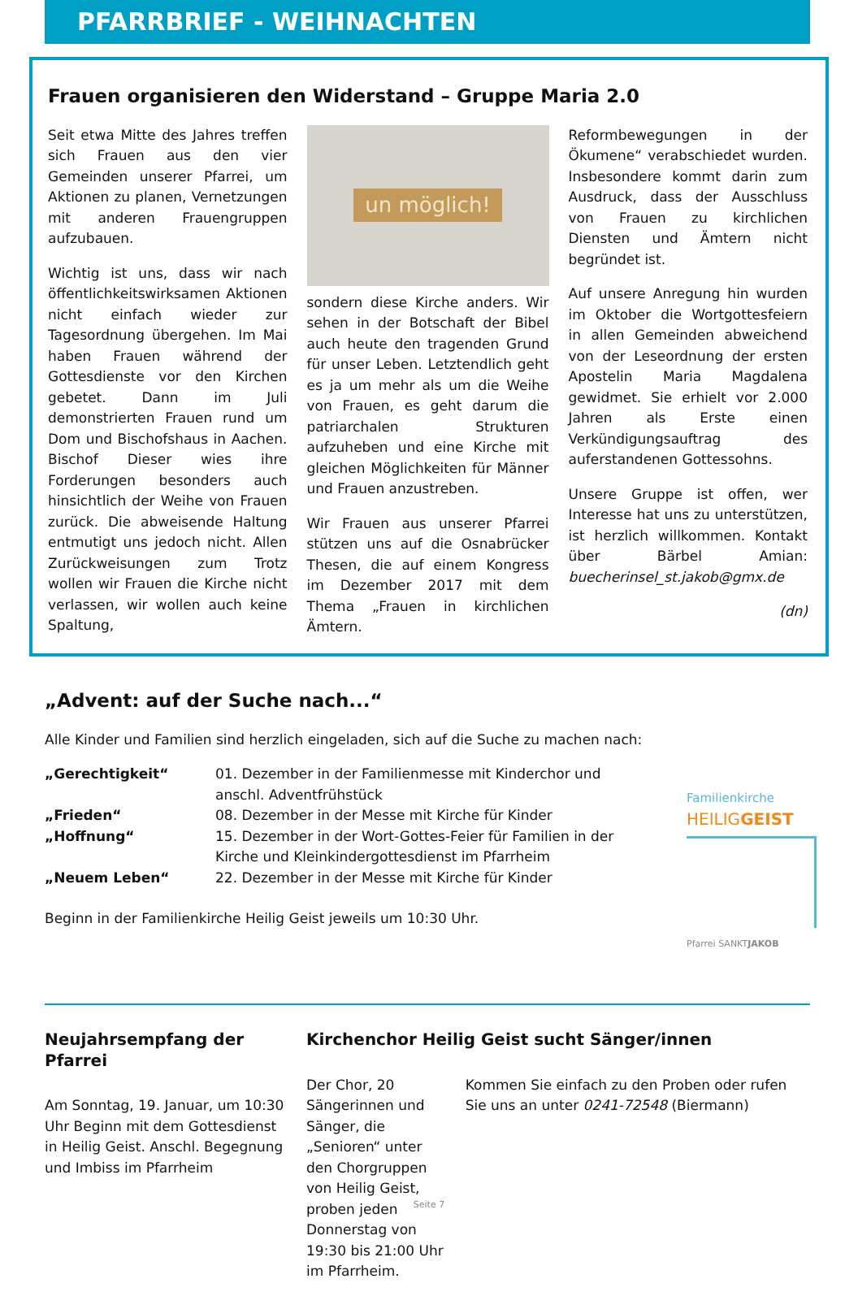PFARRBRIEF - WEIHNACHTEN
Frauen organisieren den Widerstand – Gruppe Maria 2.0
Seit etwa Mitte des Jahres treffen sich Frauen aus den vier Gemeinden unserer Pfarrei, um Aktionen zu planen, Vernetzungen mit anderen Frauengruppen aufzubauen.
Wichtig ist uns, dass wir nach öffentlichkeitswirksamen Aktionen nicht einfach wieder zur Tagesordnung übergehen. Im Mai haben Frauen während der Gottesdienste vor den Kirchen gebetet. Dann im Juli demonstrierten Frauen rund um Dom und Bischofshaus in Aachen. Bischof Dieser wies ihre Forderungen besonders auch hinsichtlich der Weihe von Frauen zurück. Die abweisende Haltung entmutigt uns jedoch nicht. Allen Zurückweisungen zum Trotz wollen wir Frauen die Kirche nicht verlassen, wir wollen auch keine Spaltung,
un möglich!
sondern diese Kirche anders. Wir sehen in der Botschaft der Bibel auch heute den tragenden Grund für unser Leben. Letztendlich geht es ja um mehr als um die Weihe von Frauen, es geht darum die patriarchalen Strukturen aufzuheben und eine Kirche mit gleichen Möglichkeiten für Männer und Frauen anzustreben.
Wir Frauen aus unserer Pfarrei stützen uns auf die Osnabrücker Thesen, die auf einem Kongress im Dezember 2017 mit dem Thema „Frauen in kirchlichen Ämtern.
Reformbewegungen in der Ökumene“ verabschiedet wurden. Insbesondere kommt darin zum Ausdruck, dass der Ausschluss von Frauen zu kirchlichen Diensten und Ämtern nicht begründet ist.
Auf unsere Anregung hin wurden im Oktober die Wortgottesfeiern in allen Gemeinden abweichend von der Leseordnung der ersten Apostelin Maria Magdalena gewidmet. Sie erhielt vor 2.000 Jahren als Erste einen Verkündigungsauftrag des auferstandenen Gottessohns.
Unsere Gruppe ist offen, wer Interesse hat uns zu unterstützen, ist herzlich willkommen. Kontakt über Bärbel Amian: buecherinsel_st.jakob@gmx.de
(dn)
„Advent: auf der Suche nach...“
Alle Kinder und Familien sind herzlich eingeladen, sich auf die Suche zu machen nach:
„Gerechtigkeit“ 01. Dezember in der Familienmesse mit Kinderchor und
anschl. Adventfrühstück
„Frieden“ 08. Dezember in der Messe mit Kirche für Kinder
„Hoffnung“ 15. Dezember in der Wort-Gottes-Feier für Familien in der
Kirche und Kleinkindergottesdienst im Pfarrheim
„Neuem Leben“ 22. Dezember in der Messe mit Kirche für Kinder
Beginn in der Familienkirche Heilig Geist jeweils um 10:30 Uhr.
Familienkirche
HEILIGGEIST
Pfarrei SANKTJAKOB
Neujahrsempfang der Pfarrei
Am Sonntag, 19. Januar, um 10:30 Uhr Beginn mit dem Gottesdienst in Heilig Geist. Anschl. Begegnung und Imbiss im Pfarrheim
Kirchenchor Heilig Geist sucht Sänger/innen
Der Chor, 20 Sängerinnen und Sänger, die „Senioren“ unter den Chorgruppen von Heilig Geist, proben jeden Donnerstag von 19:30 bis 21:00 Uhr im Pfarrheim.
Kommen Sie einfach zu den Proben oder rufen Sie uns an unter 0241-72548 (Biermann)
Seite 7